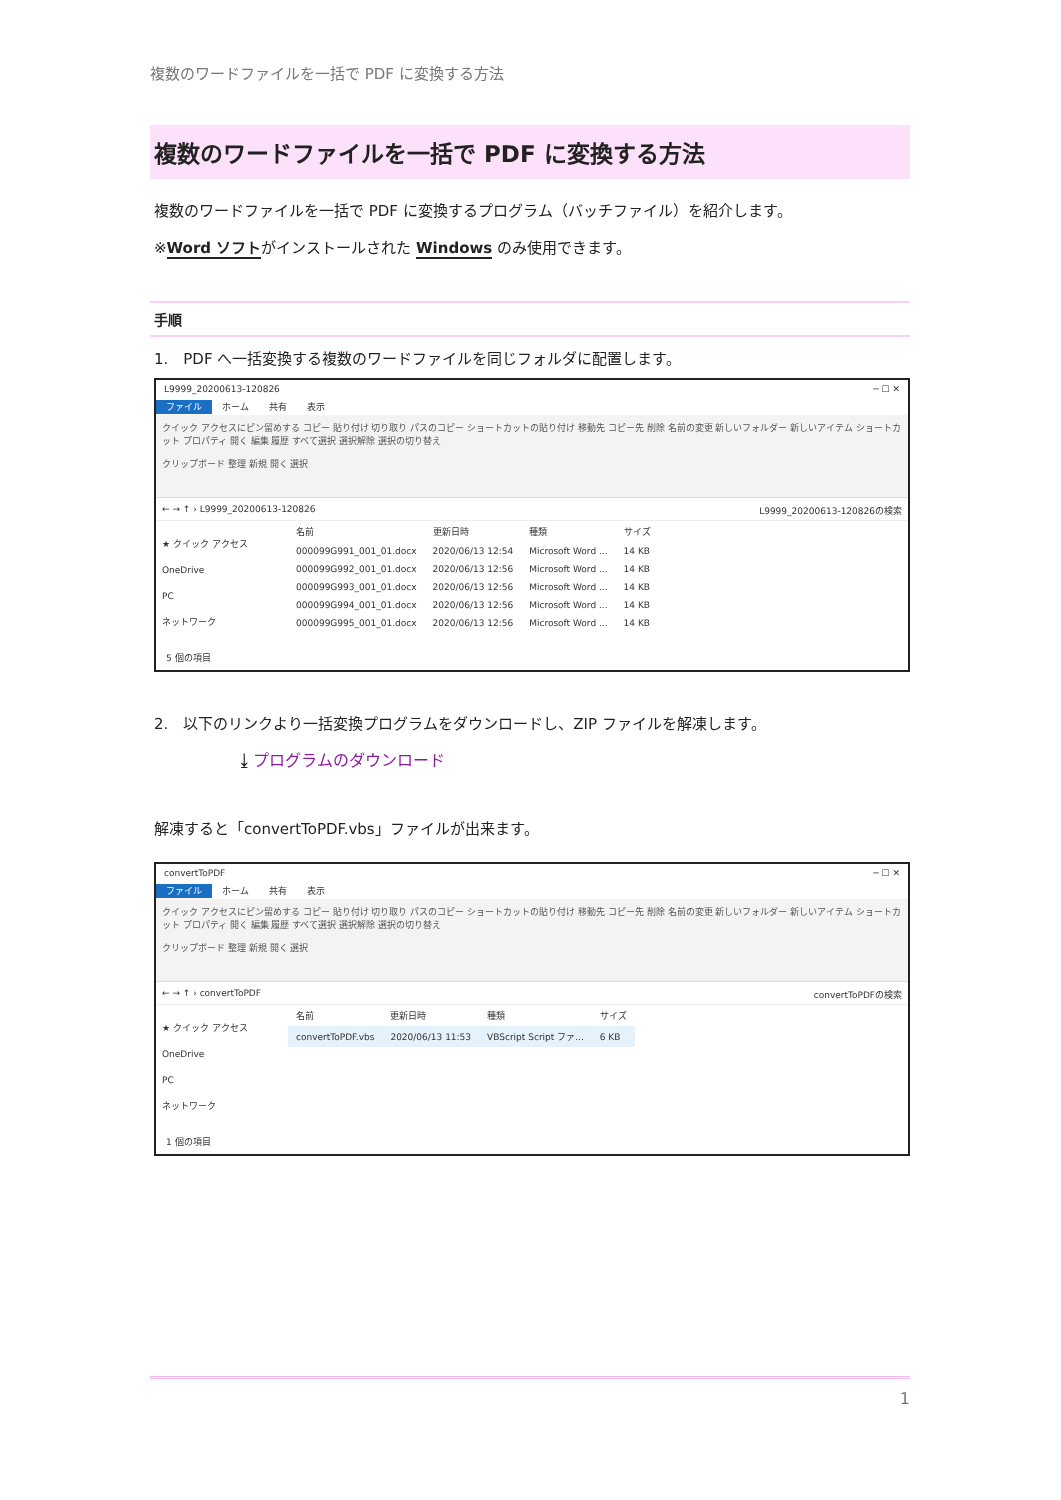複数のワードファイルを一括で PDF に変換する方法
複数のワードファイルを一括で PDF に変換する方法
複数のワードファイルを一括で PDF に変換するプログラム（バッチファイル）を紹介します。
※Word ソフトがインストールされた Windows のみ使用できます。
手順
1.　PDF へ一括変換する複数のワードファイルを同じフォルダに配置します。
L9999_20200613-120826 ─ ☐ ✕
ファイル ホーム 共有 表示
クイック アクセスにピン留めする コピー 貼り付け 切り取り パスのコピー ショートカットの貼り付け 移動先 コピー先 削除 名前の変更 新しいフォルダー 新しいアイテム ショートカット プロパティ 開く 編集 履歴 すべて選択 選択解除 選択の切り替え
クリップボード 整理 新規 開く 選択
← → ↑ › L9999_20200613-120826 L9999_20200613-120826の検索
★ クイック アクセス
OneDrive
PC
ネットワーク
| 名前 | 更新日時 | 種類 | サイズ |
| --- | --- | --- | --- |
| 000099G991_001_01.docx | 2020/06/13 12:54 | Microsoft Word ... | 14 KB |
| 000099G992_001_01.docx | 2020/06/13 12:56 | Microsoft Word ... | 14 KB |
| 000099G993_001_01.docx | 2020/06/13 12:56 | Microsoft Word ... | 14 KB |
| 000099G994_001_01.docx | 2020/06/13 12:56 | Microsoft Word ... | 14 KB |
| 000099G995_001_01.docx | 2020/06/13 12:56 | Microsoft Word ... | 14 KB |
5 個の項目
2.　以下のリンクより一括変換プログラムをダウンロードし、ZIP ファイルを解凍します。
⤓ プログラムのダウンロード
解凍すると「convertToPDF.vbs」ファイルが出来ます。
convertToPDF ─ ☐ ✕
ファイル ホーム 共有 表示
クイック アクセスにピン留めする コピー 貼り付け 切り取り パスのコピー ショートカットの貼り付け 移動先 コピー先 削除 名前の変更 新しいフォルダー 新しいアイテム ショートカット プロパティ 開く 編集 履歴 すべて選択 選択解除 選択の切り替え
クリップボード 整理 新規 開く 選択
← → ↑ › convertToPDF convertToPDFの検索
★ クイック アクセス
OneDrive
PC
ネットワーク
| 名前 | 更新日時 | 種類 | サイズ |
| --- | --- | --- | --- |
| convertToPDF.vbs | 2020/06/13 11:53 | VBScript Script ファ... | 6 KB |
1 個の項目
1